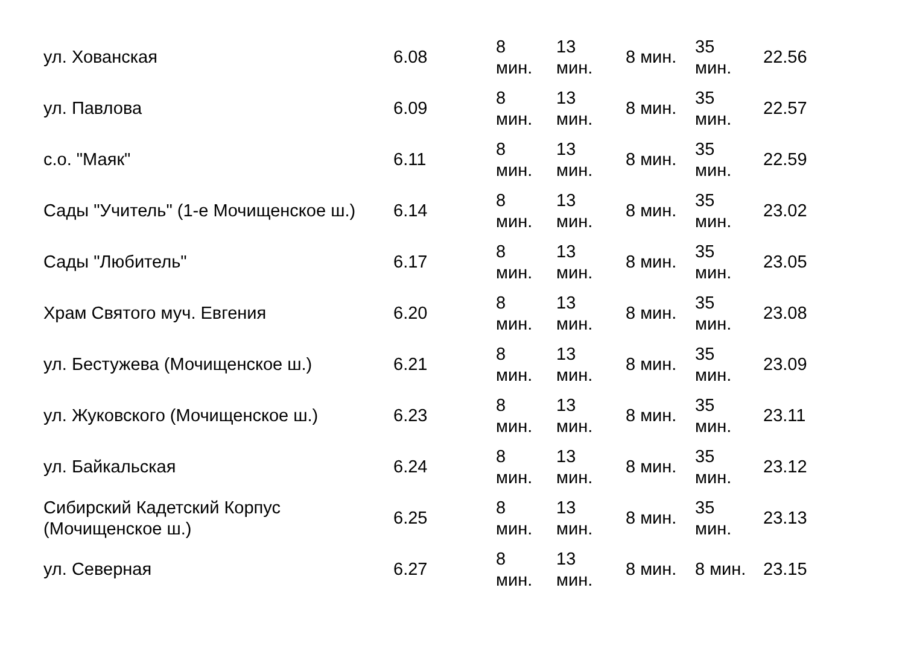| ул. Хованская | 6.08 | 8 мин. | 13 мин. | 8 мин. | 35 мин. | 22.56 |
| ул. Павлова | 6.09 | 8 мин. | 13 мин. | 8 мин. | 35 мин. | 22.57 |
| с.о. "Маяк" | 6.11 | 8 мин. | 13 мин. | 8 мин. | 35 мин. | 22.59 |
| Сады "Учитель" (1-е Мочищенское ш.) | 6.14 | 8 мин. | 13 мин. | 8 мин. | 35 мин. | 23.02 |
| Сады "Любитель" | 6.17 | 8 мин. | 13 мин. | 8 мин. | 35 мин. | 23.05 |
| Храм Святого муч. Евгения | 6.20 | 8 мин. | 13 мин. | 8 мин. | 35 мин. | 23.08 |
| ул. Бестужева (Мочищенское ш.) | 6.21 | 8 мин. | 13 мин. | 8 мин. | 35 мин. | 23.09 |
| ул. Жуковского (Мочищенское ш.) | 6.23 | 8 мин. | 13 мин. | 8 мин. | 35 мин. | 23.11 |
| ул. Байкальская | 6.24 | 8 мин. | 13 мин. | 8 мин. | 35 мин. | 23.12 |
| Сибирский Кадетский Корпус (Мочищенское ш.) | 6.25 | 8 мин. | 13 мин. | 8 мин. | 35 мин. | 23.13 |
| ул. Северная | 6.27 | 8 мин. | 13 мин. | 8 мин. | 8 мин. | 23.15 |